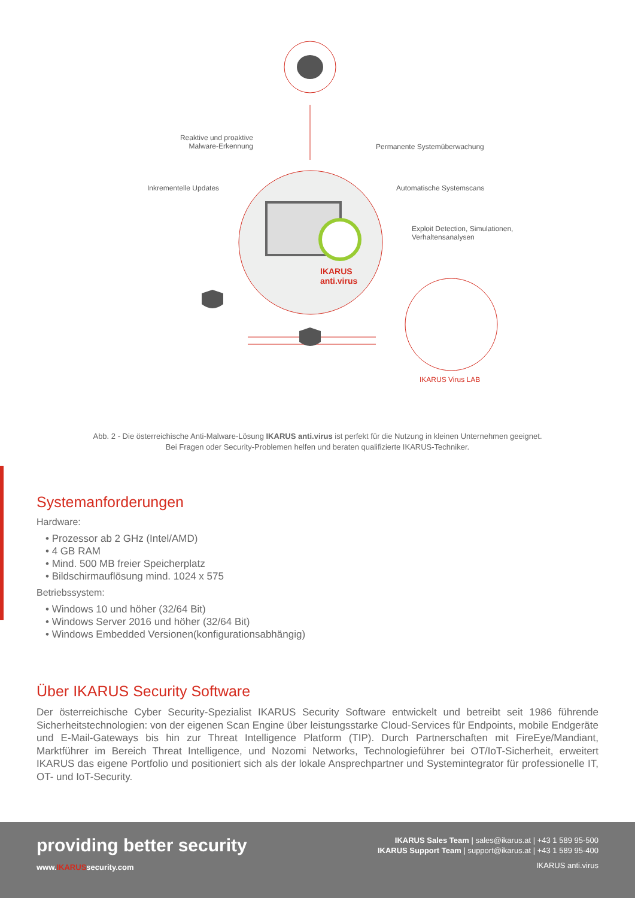Reaktive und proaktive Malware-Erkennung
Permanente Systemüberwachung
Inkrementelle Updates Automatische Systemscans
Exploit Detection, Simulationen,
Verhaltensanalysen
IKARUS
anti.virus
IKARUS Virus LAB
Abb. 2 - Die österreichische Anti-Malware-Lösung IKARUS anti.virus ist perfekt für die Nutzung in kleinen Unternehmen geeignet.
Bei Fragen oder Security-Problemen helfen und beraten qualifizierte IKARUS-Techniker.
Systemanforderungen
Hardware:
• Prozessor ab 2 GHz (Intel/AMD)
• 4 GB RAM
• Mind. 500 MB freier Speicherplatz
• Bildschirmauflösung mind. 1024 x 575
Betriebssystem:
• Windows 10 und höher (32/64 Bit)
• Windows Server 2016 und höher (32/64 Bit)
• Windows Embedded Versionen(konfigurationsabhängig)
Über IKARUS Security Software
Der österreichische Cyber Security-Spezialist IKARUS Security Software entwickelt und betreibt seit 1986 führende Sicherheitstechnologien: von der eigenen Scan Engine über leistungsstarke Cloud-Services für Endpoints, mobile Endgeräte und E-Mail-Gateways bis hin zur Threat Intelligence Platform (TIP). Durch Partnerschaften mit FireEye/Mandiant, Marktführer im Bereich Threat Intelligence, und Nozomi Networks, Technologieführer bei OT/IoT-Sicherheit, erweitert IKARUS das eigene Portfolio und positioniert sich als der lokale Ansprechpartner und Systemintegrator für professionelle IT, OT- und IoT-Security.
providing better security
www.IKARUSsecurity.com
IKARUS Sales Team | sales@ikarus.at | +43 1 589 95-500
IKARUS Support Team | support@ikarus.at | +43 1 589 95-400
IKARUS anti.virus